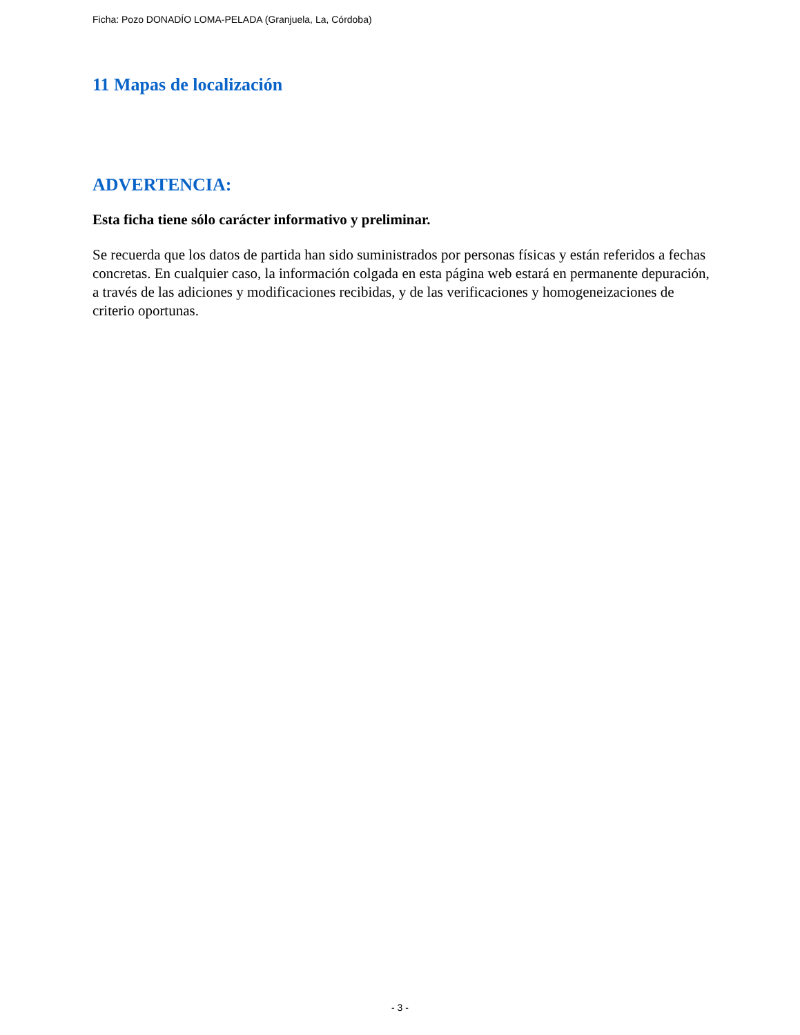Ficha: Pozo DONADÍO LOMA-PELADA (Granjuela, La, Córdoba)
11 Mapas de localización
ADVERTENCIA:
Esta ficha tiene sólo carácter informativo y preliminar.
Se recuerda que los datos de partida han sido suministrados por personas físicas y están referidos a fechas concretas. En cualquier caso, la información colgada en esta página web estará en permanente depuración, a través de las adiciones y modificaciones recibidas, y de las verificaciones y homogeneizaciones de criterio oportunas.
- 3 -